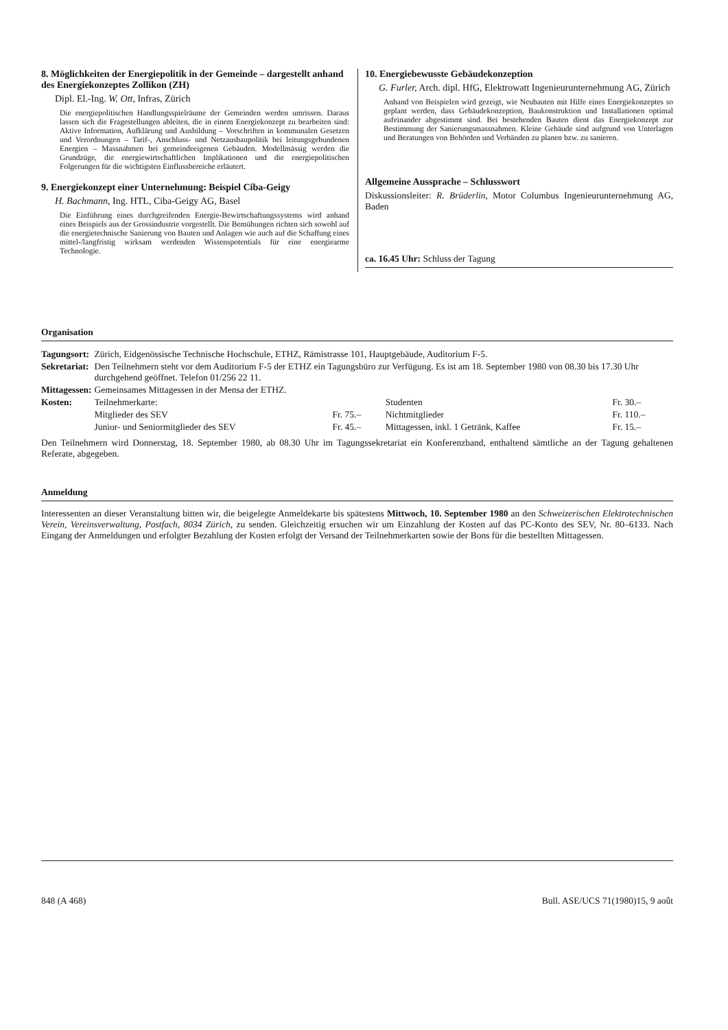8. Möglichkeiten der Energiepolitik in der Gemeinde – dargestellt anhand des Energiekonzeptes Zollikon (ZH)
Dipl. El.-Ing. W. Ott, Infras, Zürich
Die energiepolitischen Handlungsspielräume der Gemeinden werden umrissen. Daraus lassen sich die Fragestellungen ableiten, die in einem Energiekonzept zu bearbeiten sind: Aktive Information, Aufklärung und Ausbildung – Vorschriften in kommunalen Gesetzen und Verordnungen – Tarif-, Anschluss- und Netzausbaupolitik bei leitungsgebundenen Energien – Massnahmen bei gemeindeeigenen Gebäuden. Modellmässig werden die Grundzüge, die energiewirtschaftlichen Implikationen und die energiepolitischen Folgerungen für die wichtigsten Einflussbereiche erläutert.
9. Energiekonzept einer Unternehmung: Beispiel Ciba-Geigy
H. Bachmann, Ing. HTL, Ciba-Geigy AG, Basel
Die Einführung eines durchgreifenden Energie-Bewirtschaftungssystems wird anhand eines Beispiels aus der Grossindustrie vorgestellt. Die Bemühungen richten sich sowohl auf die energietechnische Sanierung von Bauten und Anlagen wie auch auf die Schaffung eines mittel-/langfristig wirksam werdenden Wissenspotentials für eine energiearme Technologie.
10. Energiebewusste Gebäudekonzeption
G. Furler, Arch. dipl. HfG, Elektrowatt Ingenieurunternehmung AG, Zürich
Anhand von Beispielen wird gezeigt, wie Neubauten mit Hilfe eines Energiekonzeptes so geplant werden, dass Gebäudekonzeption, Baukonstruktion und Installationen optimal aufeinander abgestimmt sind. Bei bestehenden Bauten dient das Energiekonzept zur Bestimmung der Sanierungsmassnahmen. Kleine Gebäude sind aufgrund von Unterlagen und Beratungen von Behörden und Verbänden zu planen bzw. zu sanieren.
Allgemeine Aussprache – Schlusswort
Diskussionsleiter: R. Brüderlin, Motor Columbus Ingenieurunternehmung AG, Baden
ca. 16.45 Uhr: Schluss der Tagung
Organisation
| Tagungsort: | Zürich, Eidgenössische Technische Hochschule, ETHZ, Rämistrasse 101, Hauptgebäude, Auditorium F-5. | | | |
| Sekretariat: | Den Teilnehmern steht vor dem Auditorium F-5 der ETHZ ein Tagungsbüro zur Verfügung. Es ist am 18. September 1980 von 08.30 bis 17.30 Uhr durchgehend geöffnet. Telefon 01/256 22 11. | | | |
| Mittagessen: | Gemeinsames Mittagessen in der Mensa der ETHZ. | | | |
| Kosten: | Teilnehmerkarte: | | Studenten | Fr. 30.– |
| | Mitglieder des SEV | Fr. 75.– | Nichtmitglieder | Fr. 110.– |
| | Junior- und Seniormitglieder des SEV | Fr. 45.– | Mittagessen, inkl. 1 Getränk, Kaffee | Fr. 15.– |
Den Teilnehmern wird Donnerstag, 18. September 1980, ab 08.30 Uhr im Tagungssekretariat ein Konferenzband, enthaltend sämtliche an der Tagung gehaltenen Referate, abgegeben.
Anmeldung
Interessenten an dieser Veranstaltung bitten wir, die beigelegte Anmeldekarte bis spätestens Mittwoch, 10. September 1980 an den Schweizerischen Elektrotechnischen Verein, Vereinsverwaltung, Postfach, 8034 Zürich, zu senden. Gleichzeitig ersuchen wir um Einzahlung der Kosten auf das PC-Konto des SEV, Nr. 80–6133. Nach Eingang der Anmeldungen und erfolgter Bezahlung der Kosten erfolgt der Versand der Teilnehmerkarten sowie der Bons für die bestellten Mittagessen.
848 (A 468) Bull. ASE/UCS 71(1980)15, 9 août